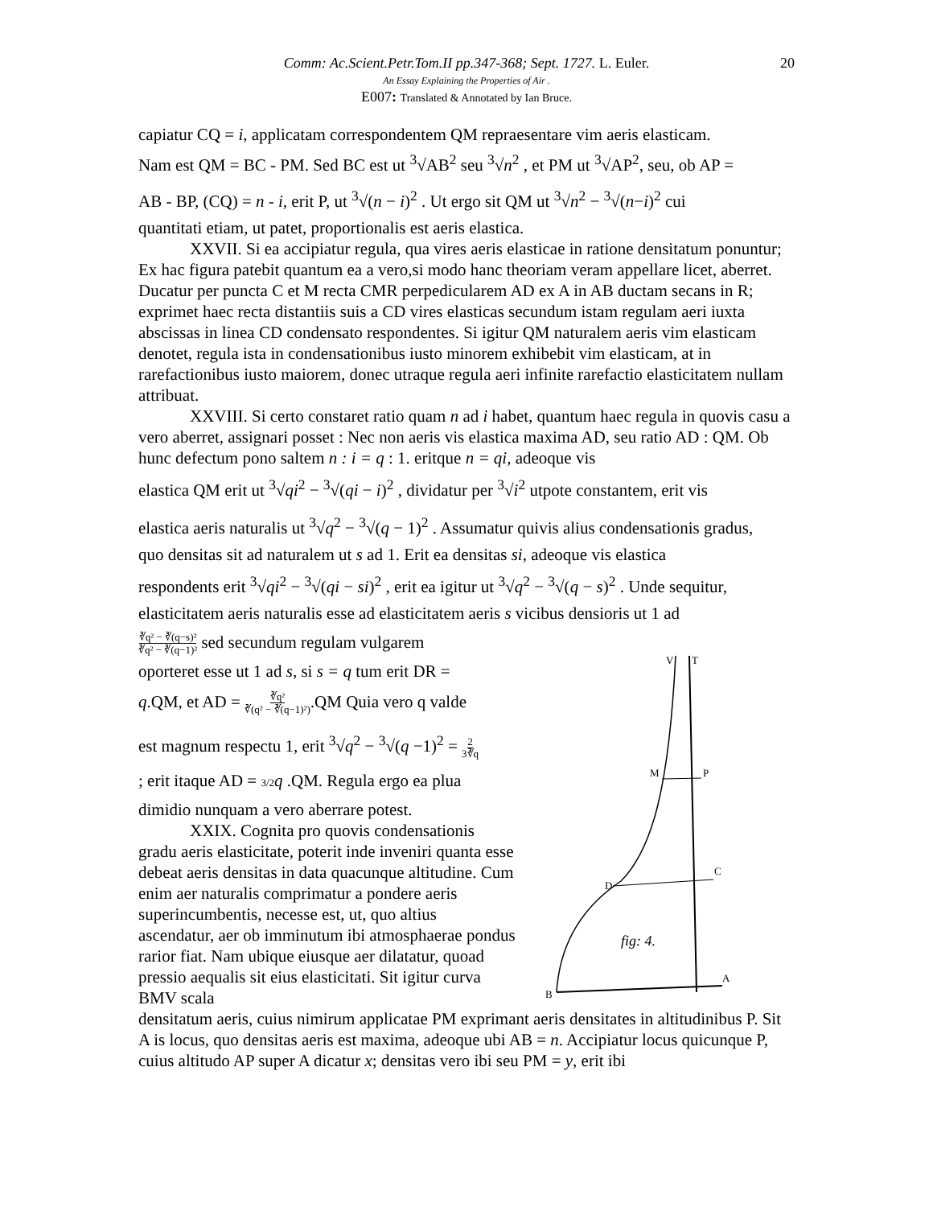Comm: Ac.Scient.Petr.Tom.II pp.347-368; Sept. 1727. L. Euler. 20
An Essay Explaining the Properties of Air .
E007: Translated & Annotated by Ian Bruce.
capiatur CQ = i, applicatam correspondentem QM repraesentare vim aeris elasticam.
Nam est QM = BC - PM. Sed BC est ut <sup>3</sup>√AB<sup>2</sup> seu <sup>3</sup>√n<sup>2</sup> , et PM ut <sup>3</sup>√AP<sup>2</sup>, seu, ob AP =
AB - BP, (CQ) = n - i, erit P, ut <sup>3</sup>√(n − i)<sup>2</sup> . Ut ergo sit QM ut <sup>3</sup>√n<sup>2</sup> − <sup>3</sup>√(n−i)<sup>2</sup> cui
quantitati etiam, ut patet, proportionalis est aeris elastica.
XXVII. Si ea accipiatur regula, qua vires aeris elasticae in ratione densitatum ponuntur; Ex hac figura patebit quantum ea a vero,si modo hanc theoriam veram appellare licet, aberret. Ducatur per puncta C et M recta CMR perpedicularem AD ex A in AB ductam secans in R; exprimet haec recta distantiis suis a CD vires elasticas secundum istam regulam aeri iuxta abscissas in linea CD condensato respondentes. Si igitur QM naturalem aeris vim elasticam denotet, regula ista in condensationibus iusto minorem exhibebit vim elasticam, at in rarefactionibus iusto maiorem, donec utraque regula aeri infinite rarefactio elasticitatem nullam attribuat.
XXVIII. Si certo constaret ratio quam n ad i habet, quantum haec regula in quovis casu a vero aberret, assignari posset : Nec non aeris vis elastica maxima AD, seu ratio AD : QM. Ob hunc defectum pono saltem n : i = q : 1. eritque n = qi, adeoque vis
elastica QM erit ut <sup>3</sup>√qi<sup>2</sup> − <sup>3</sup>√(qi − i)<sup>2</sup> , dividatur per <sup>3</sup>√i<sup>2</sup> utpote constantem, erit vis
elastica aeris naturalis ut <sup>3</sup>√q<sup>2</sup> − <sup>3</sup>√(q − 1)<sup>2</sup> . Assumatur quivis alius condensationis gradus,
quo densitas sit ad naturalem ut s ad 1. Erit ea densitas si, adeoque vis elastica
respondents erit <sup>3</sup>√qi<sup>2</sup> − <sup>3</sup>√(qi − si)<sup>2</sup> , erit ea igitur ut <sup>3</sup>√q<sup>2</sup> − <sup>3</sup>√(q − s)<sup>2</sup> . Unde sequitur,
elasticitatem aeris naturalis esse ad elasticitatem aeris s vicibus densioris ut 1 ad
∛q² − ∛(q−s)²
∛q² − ∛(q−1)² sed secundum regulam vulgarem
oporteret esse ut 1 ad s, si s = q tum erit DR =
q.QM, et AD = ∛q²
∛(q² − ∛(q−1)²).QM Quia vero q valde
est magnum respectu 1, erit <sup>3</sup>√q<sup>2</sup> − <sup>3</sup>√(q −1)<sup>2</sup> = 2
3∛q
; erit itaque AD = 3/2 q .QM. Regula ergo ea plua
dimidio nunquam a vero aberrare potest.
XXIX. Cognita pro quovis condensationis gradu aeris elasticitate, poterit inde inveniri quanta esse debeat aeris densitas in data quacunque altitudine. Cum enim aer naturalis comprimatur a pondere aeris superincumbentis, necesse est, ut, quo altius ascendatur, aer ob imminutum ibi atmosphaerae pondus rarior fiat. Nam ubique eiusque aer dilatatur, quoad pressio aequalis sit eius elasticitati. Sit igitur curva BMV scala
V
T
M
P
D
C
B
A
fig: 4.
densitatum aeris, cuius nimirum applicatae PM exprimant aeris densitates in altitudinibus P. Sit A is locus, quo densitas aeris est maxima, adeoque ubi AB = n. Accipiatur locus quicunque P, cuius altitudo AP super A dicatur x; densitas vero ibi seu PM = y, erit ibi